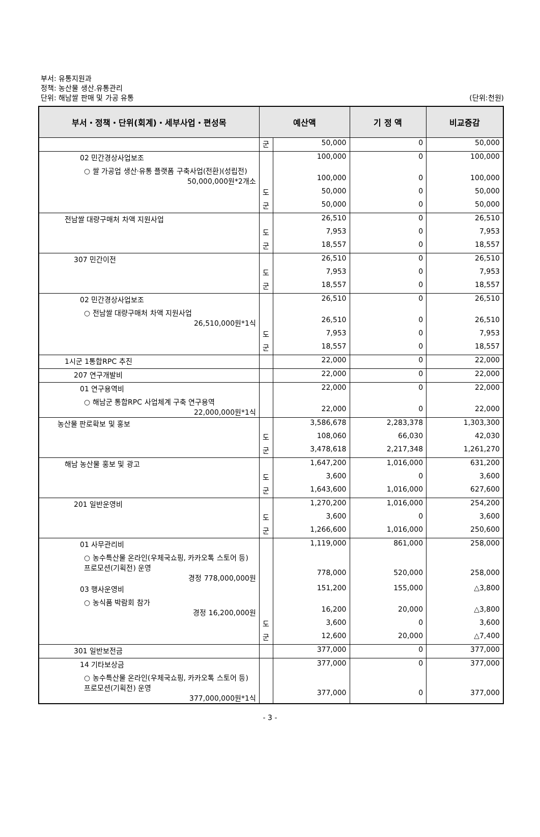부서: 유통지원과
정책: 농산물 생산.유통관리
단위: 해남쌀 판매 및 가공 유통
(단위:천원)
| 부서・정책・단위(회계)・세부사업・편성목 | 예산액 | | 기 정 액 | 비교증감 |
| --- | --- | --- | --- | --- |
| | 군 | 50,000 | 0 | 50,000 |
| 02 민간경상사업보조 | | 100,000 | 0 | 100,000 |
| ○ 쌀 가공업 생산·유통 플랫폼 구축사업(전환)(성립전) 50,000,000원*2개소 | | 100,000 | 0 | 100,000 |
| | 도 | 50,000 | 0 | 50,000 |
| | 군 | 50,000 | 0 | 50,000 |
| 전남쌀 대량구매처 차액 지원사업 | | 26,510 | 0 | 26,510 |
| | 도 | 7,953 | 0 | 7,953 |
| | 군 | 18,557 | 0 | 18,557 |
| 307 민간이전 | | 26,510 | 0 | 26,510 |
| | 도 | 7,953 | 0 | 7,953 |
| | 군 | 18,557 | 0 | 18,557 |
| 02 민간경상사업보조 | | 26,510 | 0 | 26,510 |
| ○ 전남쌀 대량구매처 차액 지원사업 26,510,000원*1식 | | 26,510 | 0 | 26,510 |
| | 도 | 7,953 | 0 | 7,953 |
| | 군 | 18,557 | 0 | 18,557 |
| 1시군 1통합RPC 추진 | | 22,000 | 0 | 22,000 |
| 207 연구개발비 | | 22,000 | 0 | 22,000 |
| 01 연구용역비 | | 22,000 | 0 | 22,000 |
| ○ 해남군 통합RPC 사업체계 구축 연구용역 22,000,000원*1식 | | 22,000 | 0 | 22,000 |
| 농산물 판로확보 및 홍보 | | 3,586,678 | 2,283,378 | 1,303,300 |
| | 도 | 108,060 | 66,030 | 42,030 |
| | 군 | 3,478,618 | 2,217,348 | 1,261,270 |
| 해남 농산물 홍보 및 광고 | | 1,647,200 | 1,016,000 | 631,200 |
| | 도 | 3,600 | 0 | 3,600 |
| | 군 | 1,643,600 | 1,016,000 | 627,600 |
| 201 일반운영비 | | 1,270,200 | 1,016,000 | 254,200 |
| | 도 | 3,600 | 0 | 3,600 |
| | 군 | 1,266,600 | 1,016,000 | 250,600 |
| 01 사무관리비 | | 1,119,000 | 861,000 | 258,000 |
| ○ 농수특산물 온라인(우체국쇼핑, 카카오톡 스토어 등) 프로모션(기획전) 운영 경정 778,000,000원 | | 778,000 | 520,000 | 258,000 |
| 03 행사운영비 | | 151,200 | 155,000 | △3,800 |
| ○ 농식품 박람회 참가 경정 16,200,000원 | | 16,200 | 20,000 | △3,800 |
| | 도 | 3,600 | 0 | 3,600 |
| | 군 | 12,600 | 20,000 | △7,400 |
| 301 일반보전금 | | 377,000 | 0 | 377,000 |
| 14 기타보상금 | | 377,000 | 0 | 377,000 |
| ○ 농수특산물 온라인(우체국쇼핑, 카카오톡 스토어 등) 프로모션(기획전) 운영 377,000,000원*1식 | | 377,000 | 0 | 377,000 |
- 3 -